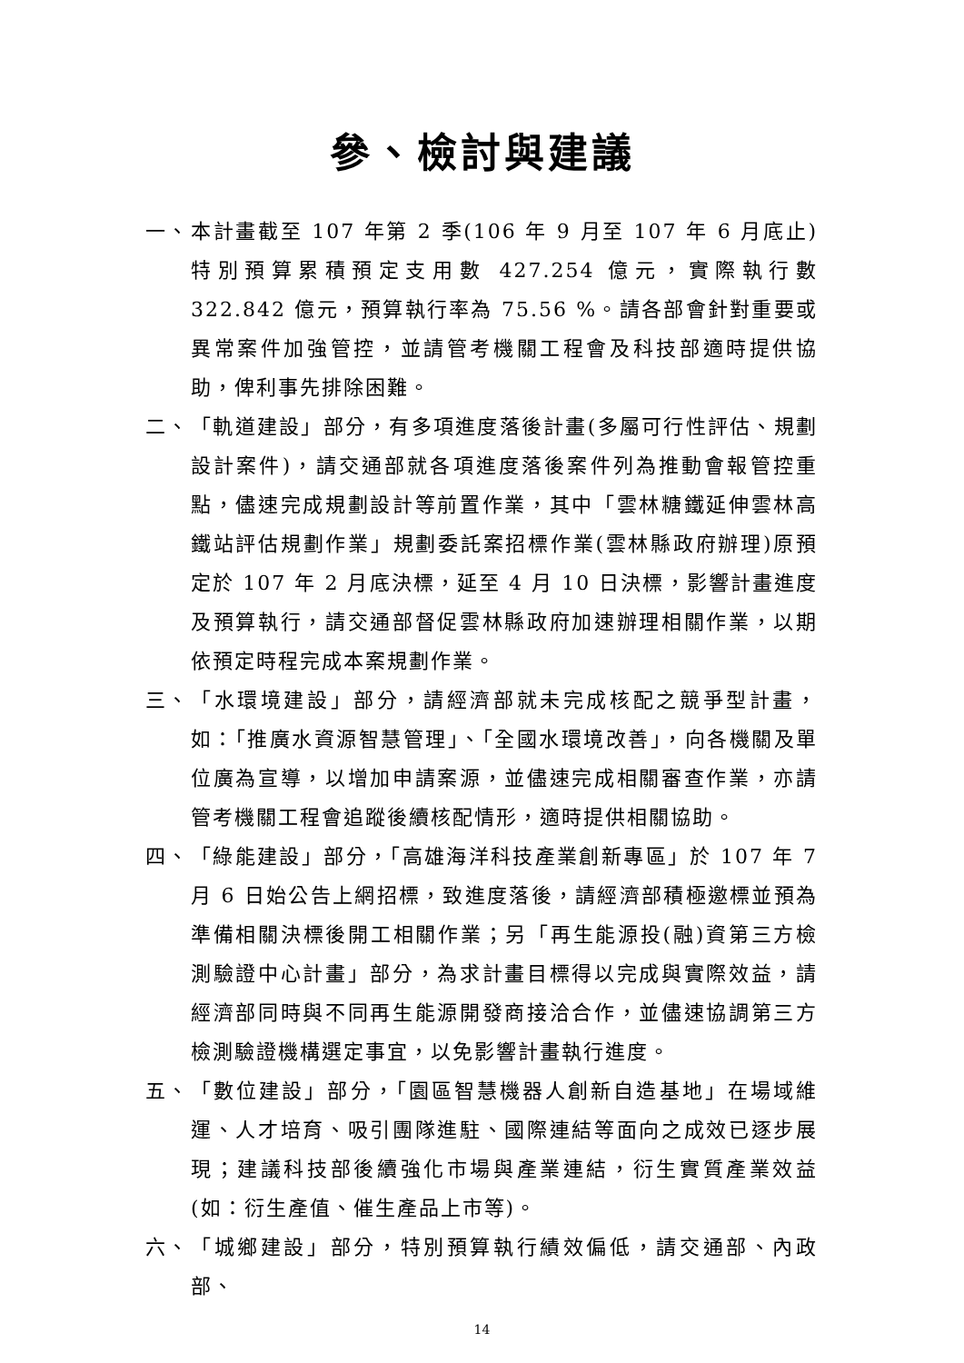參、檢討與建議
一、 本計畫截至 107 年第 2 季(106 年 9 月至 107 年 6 月底止)特別預算累積預定支用數 427.254 億元，實際執行數 322.842 億元，預算執行率為 75.56 %。請各部會針對重要或異常案件加強管控，並請管考機關工程會及科技部適時提供協助，俾利事先排除困難。
二、 「軌道建設」部分，有多項進度落後計畫(多屬可行性評估、規劃設計案件)，請交通部就各項進度落後案件列為推動會報管控重點，儘速完成規劃設計等前置作業，其中「雲林糖鐵延伸雲林高鐵站評估規劃作業」規劃委託案招標作業(雲林縣政府辦理)原預定於 107 年 2 月底決標，延至 4 月 10 日決標，影響計畫進度及預算執行，請交通部督促雲林縣政府加速辦理相關作業，以期依預定時程完成本案規劃作業。
三、 「水環境建設」部分，請經濟部就未完成核配之競爭型計畫，如：「推廣水資源智慧管理」、「全國水環境改善」，向各機關及單位廣為宣導，以增加申請案源，並儘速完成相關審查作業，亦請管考機關工程會追蹤後續核配情形，適時提供相關協助。
四、 「綠能建設」部分，「高雄海洋科技產業創新專區」於 107 年 7 月 6 日始公告上網招標，致進度落後，請經濟部積極邀標並預為準備相關決標後開工相關作業；另「再生能源投(融)資第三方檢測驗證中心計畫」部分，為求計畫目標得以完成與實際效益，請經濟部同時與不同再生能源開發商接洽合作，並儘速協調第三方檢測驗證機構選定事宜，以免影響計畫執行進度。
五、 「數位建設」部分，「園區智慧機器人創新自造基地」在場域維運、人才培育、吸引團隊進駐、國際連結等面向之成效已逐步展現；建議科技部後續強化市場與產業連結，衍生實質產業效益 (如：衍生產值、催生產品上市等)。
六、 「城鄉建設」部分，特別預算執行績效偏低，請交通部、內政部、
14